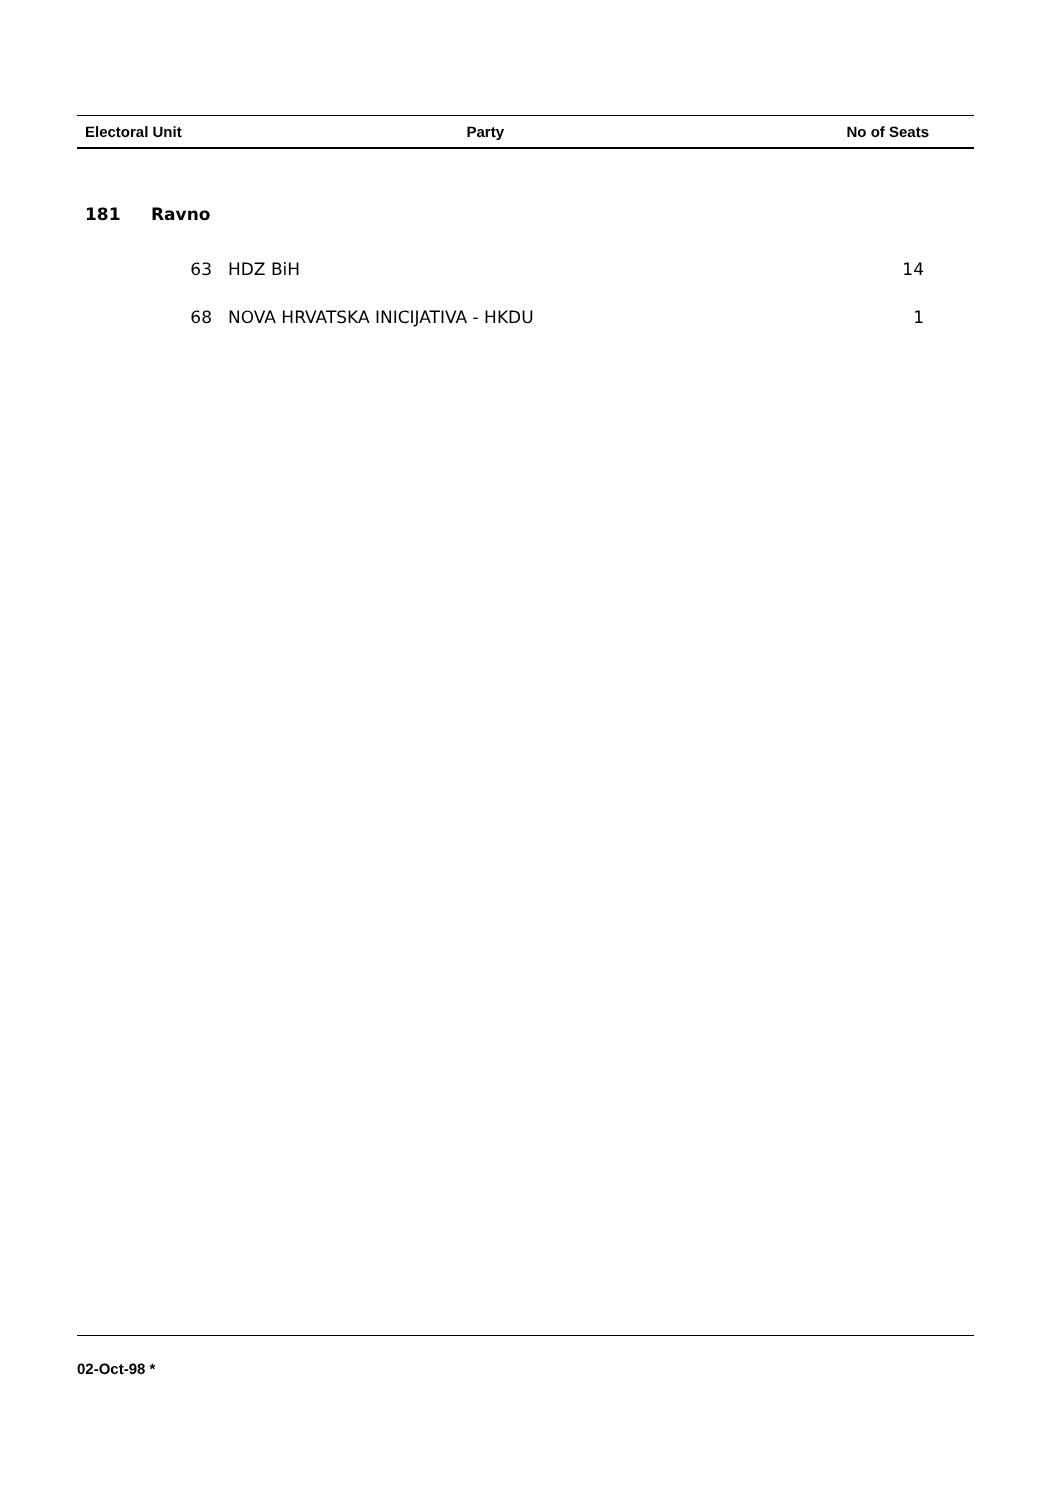| Electoral Unit | | Party | No of Seats |
| --- | --- | --- | --- |
| 181 | Ravno | | |
| | 63 | HDZ BiH | 14 |
| | 68 | NOVA HRVATSKA INICIJATIVA - HKDU | 1 |
02-Oct-98 *